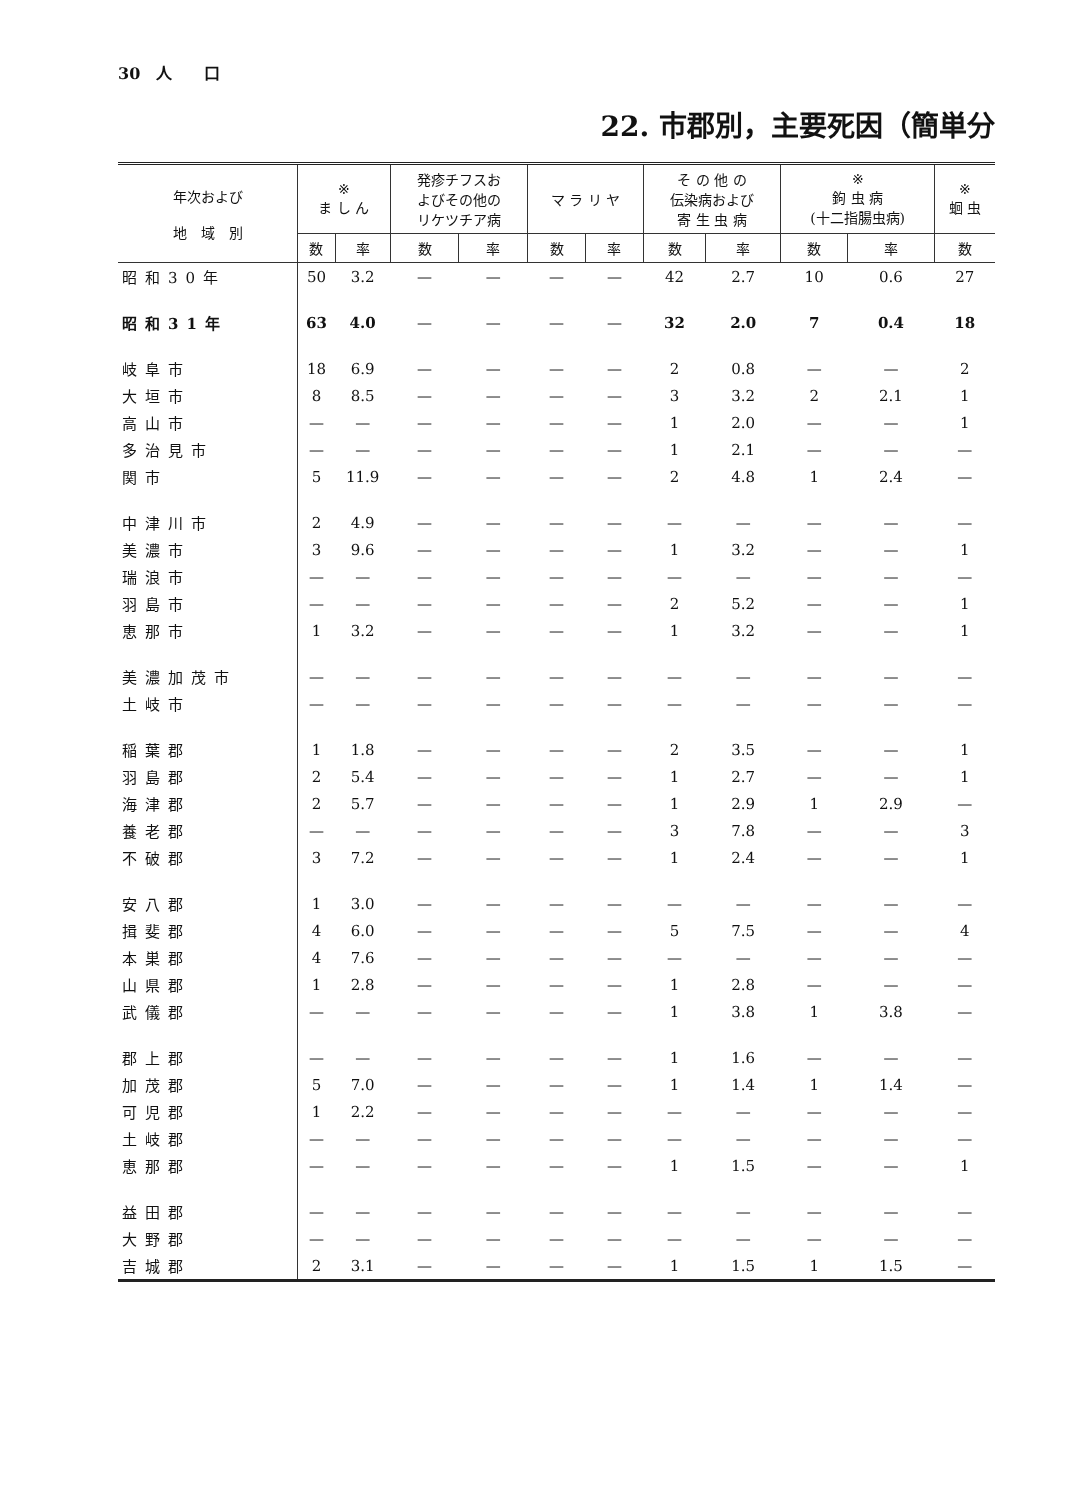30　人　　口
22. 市郡別，主要死因（簡単分
| 年次および 地 域 別 | ※ ま し ん | | 発疹チフスお よびその他の リケツチア病 | | マ ラ リ ヤ | | そ の 他 の 伝染病および 寄 生 虫 病 | | ※ 鉤 虫 病 (十二指腸虫病) | | ※ 蛔 虫 |
| --- | --- | --- | --- | --- | --- | --- | --- | --- | --- | --- | --- |
| | 数 | 率 | 数 | 率 | 数 | 率 | 数 | 率 | 数 | 率 | 数 |
| 昭和30年 | 50 | 3.2 | — | — | — | — | 42 | 2.7 | 10 | 0.6 | 27 |
| 昭和31年 | 63 | 4.0 | — | — | — | — | 32 | 2.0 | 7 | 0.4 | 18 |
| 岐阜市 | 18 | 6.9 | — | — | — | — | 2 | 0.8 | — | — | 2 |
| 大垣市 | 8 | 8.5 | — | — | — | — | 3 | 3.2 | 2 | 2.1 | 1 |
| 高山市 | — | — | — | — | — | — | 1 | 2.0 | — | — | 1 |
| 多治見市 | — | — | — | — | — | — | 1 | 2.1 | — | — | — |
| 関市 | 5 | 11.9 | — | — | — | — | 2 | 4.8 | 1 | 2.4 | — |
| 中津川市 | 2 | 4.9 | — | — | — | — | — | — | — | — | — |
| 美濃市 | 3 | 9.6 | — | — | — | — | 1 | 3.2 | — | — | 1 |
| 瑞浪市 | — | — | — | — | — | — | — | — | — | — | — |
| 羽島市 | — | — | — | — | — | — | 2 | 5.2 | — | — | 1 |
| 恵那市 | 1 | 3.2 | — | — | — | — | 1 | 3.2 | — | — | 1 |
| 美濃加茂市 | — | — | — | — | — | — | — | — | — | — | — |
| 土岐市 | — | — | — | — | — | — | — | — | — | — | — |
| 稲葉郡 | 1 | 1.8 | — | — | — | — | 2 | 3.5 | — | — | 1 |
| 羽島郡 | 2 | 5.4 | — | — | — | — | 1 | 2.7 | — | — | 1 |
| 海津郡 | 2 | 5.7 | — | — | — | — | 1 | 2.9 | 1 | 2.9 | — |
| 養老郡 | — | — | — | — | — | — | 3 | 7.8 | — | — | 3 |
| 不破郡 | 3 | 7.2 | — | — | — | — | 1 | 2.4 | — | — | 1 |
| 安八郡 | 1 | 3.0 | — | — | — | — | — | — | — | — | — |
| 揖斐郡 | 4 | 6.0 | — | — | — | — | 5 | 7.5 | — | — | 4 |
| 本巣郡 | 4 | 7.6 | — | — | — | — | — | — | — | — | — |
| 山県郡 | 1 | 2.8 | — | — | — | — | 1 | 2.8 | — | — | — |
| 武儀郡 | — | — | — | — | — | — | 1 | 3.8 | 1 | 3.8 | — |
| 郡上郡 | — | — | — | — | — | — | 1 | 1.6 | — | — | — |
| 加茂郡 | 5 | 7.0 | — | — | — | — | 1 | 1.4 | 1 | 1.4 | — |
| 可児郡 | 1 | 2.2 | — | — | — | — | — | — | — | — | — |
| 土岐郡 | — | — | — | — | — | — | — | — | — | — | — |
| 恵那郡 | — | — | — | — | — | — | 1 | 1.5 | — | — | 1 |
| 益田郡 | — | — | — | — | — | — | — | — | — | — | — |
| 大野郡 | — | — | — | — | — | — | — | — | — | — | — |
| 吉城郡 | 2 | 3.1 | — | — | — | — | 1 | 1.5 | 1 | 1.5 | — |